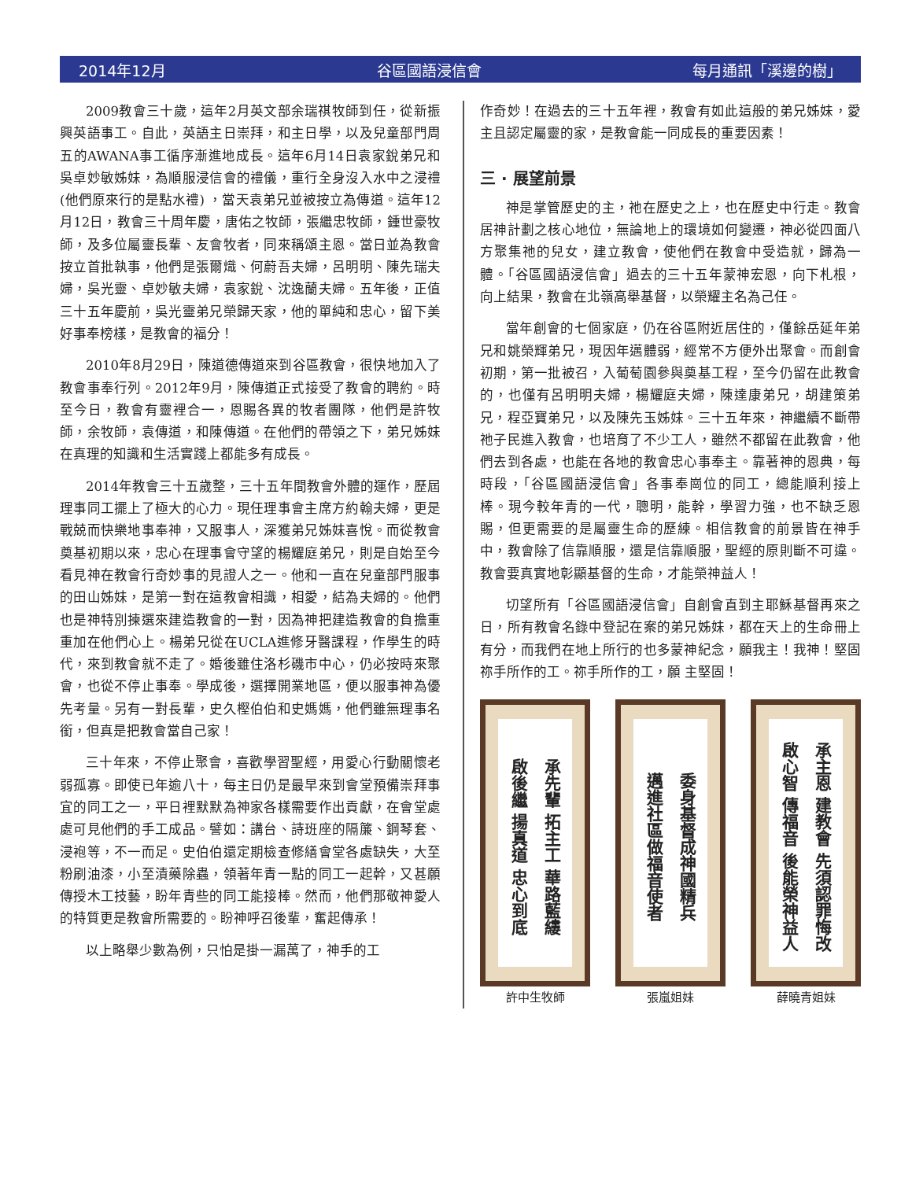2014年12月 谷區國語浸信會 每月通訊「溪邊的樹」
2009教會三十歲，這年2月英文部余瑞祺牧師到任，從新振興英語事工。自此，英語主日崇拜，和主日學，以及兒童部門周五的AWANA事工循序漸進地成長。這年6月14日袁家銳弟兄和吳卓妙敏姊妹，為順服浸信會的禮儀，重行全身沒入水中之浸禮(他們原來行的是點水禮) ，當天袁弟兄並被按立為傳道。這年12月12日，教會三十周年慶，唐佑之牧師，張繼忠牧師，鍾世豪牧師，及多位屬靈長輩、友會牧者，同來稱頌主恩。當日並為教會按立首批執事，他們是張爾熾、何蔚吾夫婦，呂明明、陳先瑞夫婦，吳光靈、卓妙敏夫婦，袁家銳、沈逸蘭夫婦。五年後，正值三十五年慶前，吳光靈弟兄榮歸天家，他的單純和忠心，留下美好事奉榜樣，是教會的福分！
2010年8月29日，陳道德傳道來到谷區教會，很快地加入了教會事奉行列。2012年9月，陳傳道正式接受了教會的聘約。時至今日，教會有靈裡合一，恩賜各異的牧者團隊，他們是許牧師，余牧師，袁傳道，和陳傳道。在他們的帶領之下，弟兄姊妹在真理的知識和生活實踐上都能多有成長。
2014年教會三十五歲整，三十五年間教會外體的運作，歷屆理事同工擺上了極大的心力。現任理事會主席方約翰夫婦，更是戰兢而快樂地事奉神，又服事人，深獲弟兄姊妹喜悅。而從教會奠基初期以來，忠心在理事會守望的楊耀庭弟兄，則是自始至今看見神在教會行奇妙事的見證人之一。他和一直在兒童部門服事的田山姊妹，是第一對在這教會相識，相愛，結為夫婦的。他們也是神特別揀選來建造教會的一對，因為神把建造教會的負擔重重加在他們心上。楊弟兄從在UCLA進修牙醫課程，作學生的時代，來到教會就不走了。婚後雖住洛杉磯市中心，仍必按時來聚會，也從不停止事奉。學成後，選擇開業地區，便以服事神為優先考量。另有一對長輩，史久樫伯伯和史媽媽，他們雖無理事名銜，但真是把教會當自己家！
三十年來，不停止聚會，喜歡學習聖經，用愛心行動關懷老弱孤寡。即使已年逾八十，每主日仍是最早來到會堂預備崇拜事宜的同工之一，平日裡默默為神家各樣需要作出貢獻，在會堂處處可見他們的手工成品。譬如：講台、詩班座的隔簾、鋼琴套、浸袍等，不一而足。史伯伯還定期檢查修繕會堂各處缺失，大至粉刷油漆，小至漬藥除蟲，領著年青一點的同工一起幹，又甚願傳授木工技藝，盼年青些的同工能接棒。然而，他們那敬神愛人的特質更是教會所需要的。盼神呼召後輩，奮起傳承！
以上略舉少數為例，只怕是掛一漏萬了，神手的工
作奇妙！在過去的三十五年裡，教會有如此這般的弟兄姊妹，愛主且認定屬靈的家，是教會能一同成長的重要因素！
三 · 展望前景
神是掌管歷史的主，祂在歷史之上，也在歷史中行走。教會居神計劃之核心地位，無論地上的環境如何變遷，神必從四面八方聚集祂的兒女，建立教會，使他們在教會中受造就，歸為一體。「谷區國語浸信會」過去的三十五年蒙神宏恩，向下札根，向上結果，教會在北嶺高舉基督，以榮耀主名為己任。
當年創會的七個家庭，仍在谷區附近居住的，僅餘岳延年弟兄和姚榮輝弟兄，現因年邁體弱，經常不方便外出聚會。而創會初期，第一批被召，入葡萄園參與奠基工程，至今仍留在此教會的，也僅有呂明明夫婦，楊耀庭夫婦，陳達康弟兄，胡建策弟兄，程亞寶弟兄，以及陳先玉姊妹。三十五年來，神繼續不斷帶祂子民進入教會，也培育了不少工人，雖然不都留在此教會，他們去到各處，也能在各地的教會忠心事奉主。靠著神的恩典，每時段，「谷區國語浸信會」各事奉崗位的同工，總能順利接上棒。現今較年青的一代，聰明，能幹，學習力強，也不缺乏恩賜，但更需要的是屬靈生命的歷練。相信教會的前景皆在神手中，教會除了信靠順服，還是信靠順服，聖經的原則斷不可違。教會要真實地彰顯基督的生命，才能榮神益人！
切望所有「谷區國語浸信會」自創會直到主耶穌基督再來之日，所有教會名錄中登記在案的弟兄姊妹，都在天上的生命冊上有分，而我們在地上所行的也多蒙神紀念，願我主！我神！堅固祢手所作的工。祢手所作的工，願 主堅固！
承先輩 拓主工 華路藍縷
啟後繼 揚真道 忠心到底
許中生牧師
委身基督成神國精兵
邁進社區做福音使者
張嵐姐妹
承主恩 建教會 先須認罪悔改
啟心智 傳福音 後能榮神益人
薛曉青姐妹